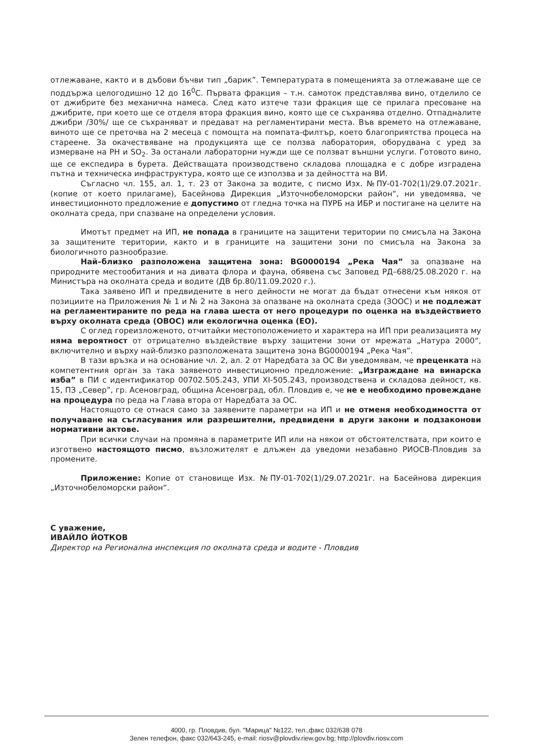отлежаване, както и в дъбови бъчви тип „барик”. Температурата в помещенията за отлежаване ще се поддържа целогодишно 12 до 16<sup>0</sup>С. Първата фракция – т.н. самоток представлява вино, отделило се от джибрите без механична намеса. След като изтече тази фракция ще се прилага пресоване на джибрите, при което ще се отделя втора фракция вино, която ще се съхранява отделно. Отпадналите джибри /30%/ ще се съхраняват и предават на регламентирани места. Във времето на отлежаване, виното ще се преточва на 2 месеца с помощта на помпата-филтър, което благоприятства процеса на стареене. За окачествяване на продукцията ще се ползва лаборатория, оборудвана с уред за измерване на РН и SO<sub>2</sub>. За останали лабораторни нужди ще се ползват външни услуги. Готовото вино, ще се експедира в бурета. Действащата производствено складова площадка е с добре изградена пътна и техническа инфраструктура, която ще се използва и за дейността на ВИ.
Съгласно чл. 155, ал. 1, т. 23 от Закона за водите, с писмо Изх. №ПУ-01-702(1)/29.07.2021г. (копие от което прилагаме), Басейнова Дирекция „Източнобеломорски район“, ни уведомява, че инвестиционното предложение е допустимо от гледна точка на ПУРБ на ИБР и постигане на целите на околната среда, при спазване на определени условия.
Имотът предмет на ИП, не попада в границите на защитени територии по смисъла на Закона за защитените територии, както и в границите на защитени зони по смисъла на Закона за биологичното разнообразие.
Най–близко разположена защитена зона: BG0000194 „Река Чая” за опазване на природните местообитания и на дивата флора и фауна, обявена със Заповед РД–688/25.08.2020 г. на Министъра на околната среда и водите (ДВ бр.80/11.09.2020 г.).
Така заявено ИП и предвидените в него дейности не могат да бъдат отнесени към някоя от позициите на Приложения № 1 и № 2 на Закона за опазване на околната среда (ЗООС) и не подлежат на регламентираните по реда на глава шеста от него процедури по оценка на въздействието върху околната среда (ОВОС) или екологична оценка (ЕО).
С оглед гореизложеното, отчитайки местоположението и характера на ИП при реализацията му няма вероятност от отрицателно въздействие върху защитени зони от мрежата „Натура 2000“, включително и върху най-близко разположената защитена зона BG0000194 „Река Чая”.
В тази връзка и на основание чл. 2, ал. 2 от Наредбата за ОС Ви уведомявам, че преценката на компетентния орган за така заявеното инвестиционно предложение: „Изграждане на винарска изба” в ПИ с идентификатор 00702.505.243, УПИ XI-505.243, производствена и складова дейност, кв. 15, ПЗ „Север”, гр. Асеновград, община Асеновград, обл. Пловдив е, че не е необходимо провеждане на процедура по реда на Глава втора от Наредбата за ОС.
Настоящото се отнася само за заявените параметри на ИП и не отменя необходимостта от получаване на съгласувания или разрешителни, предвидени в други закони и подзаконови нормативни актове.
При всички случаи на промяна в параметрите ИП или на някои от обстоятелствата, при които е изготвено настоящото писмо, възложителят е длъжен да уведоми незабавно РИОСВ-Пловдив за промените.
Приложение: Копие от становище Изх. №ПУ-01-702(1)/29.07.2021г. на Басейнова дирекция „Източнобеломорски район“.
С уважение,
ИВАЙЛО ЙОТКОВ
Директор на Регионална инспекция по околната среда и водите - Пловдив
4000, гр. Пловдив, бул. "Марица" №122, тел.,факс 032/638 078
Зелен телефон, факс 032/643-245, e-mail: riosv@plovdiv.riew.gov.bg; http://plovdiv.riosv.com